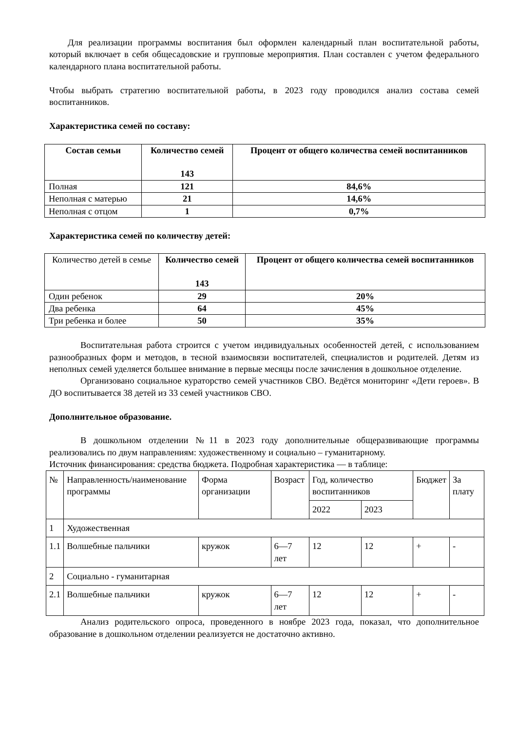Для реализации программы воспитания был оформлен календарный план воспитательной работы, который включает в себя общесадовские и групповые мероприятия. План составлен с учетом федерального календарного плана воспитательной работы.
Чтобы выбрать стратегию воспитательной работы, в 2023 году проводился анализ состава семей воспитанников.
Характеристика семей по составу:
| Состав семьи | Количество семей 143 | Процент от общего количества семей воспитанников |
| --- | --- | --- |
| Полная | 121 | 84,6% |
| Неполная с матерью | 21 | 14,6% |
| Неполная с отцом | 1 | 0,7% |
Характеристика семей по количеству детей:
| Количество детей в семье | Количество семей 143 | Процент от общего количества семей воспитанников |
| Один ребенок | 29 | 20% |
| Два ребенка | 64 | 45% |
| Три ребенка и более | 50 | 35% |
Воспитательная работа строится с учетом индивидуальных особенностей детей, с использованием разнообразных форм и методов, в тесной взаимосвязи воспитателей, специалистов и родителей. Детям из неполных семей уделяется большее внимание в первые месяцы после зачисления в дошкольное отделение.
Организовано социальное кураторство семей участников СВО. Ведётся мониторинг «Дети героев». В ДО воспитывается 38 детей из 33 семей участников СВО.
Дополнительное образование.
В дошкольном отделении №11 в 2023 году дополнительные общеразвивающие программы реализовались по двум направлениям: художественному и социально – гуманитарному.
Источник финансирования: средства бюджета. Подробная характеристика — в таблице:
| № | Направленность/наименование программы | Форма организации | Возраст | Год, количество воспитанников | | Бюджет | За плату |
| | | | | 2022 | 2023 | | |
| 1 | Художественная | | | | | | |
| 1.1 | Волшебные пальчики | кружок | 6—7 лет | 12 | 12 | + | - |
| 2 | Социально - гуманитарная | | | | | | |
| 2.1 | Волшебные пальчики | кружок | 6—7 лет | 12 | 12 | + | - |
Анализ родительского опроса, проведенного в ноябре 2023 года, показал, что дополнительное образование в дошкольном отделении реализуется не достаточно активно.